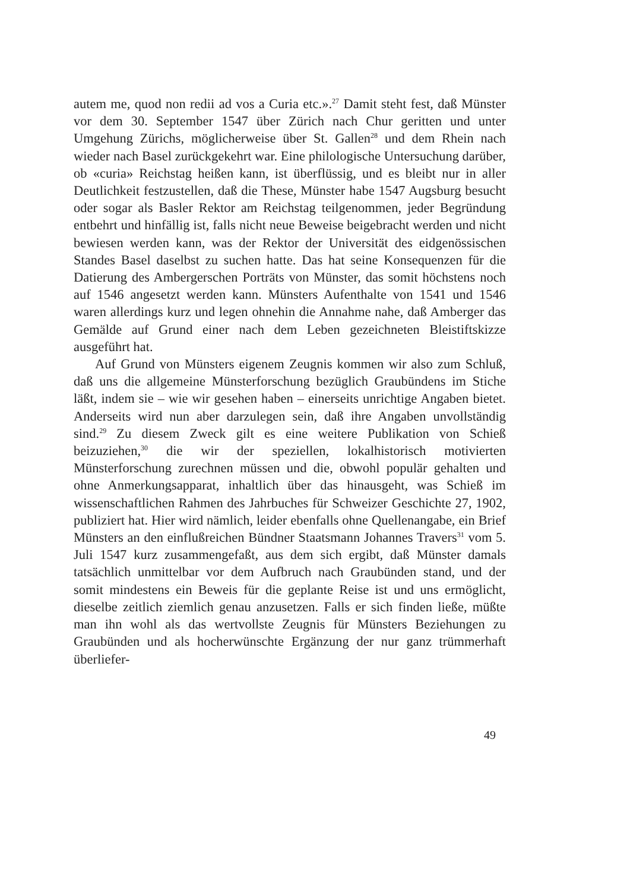autem me, quod non redii ad vos a Curia etc.».<sup>27</sup> Damit steht fest, daß Münster vor dem 30. September 1547 über Zürich nach Chur geritten und unter Umgehung Zürichs, möglicherweise über St. Gallen<sup>28</sup> und dem Rhein nach wieder nach Basel zurückgekehrt war. Eine philologische Untersuchung darüber, ob «curia» Reichstag heißen kann, ist überflüssig, und es bleibt nur in aller Deutlichkeit festzustellen, daß die These, Münster habe 1547 Augsburg besucht oder sogar als Basler Rektor am Reichstag teilgenommen, jeder Begründung entbehrt und hinfällig ist, falls nicht neue Beweise beigebracht werden und nicht bewiesen werden kann, was der Rektor der Universität des eidgenössischen Standes Basel daselbst zu suchen hatte. Das hat seine Konsequenzen für die Datierung des Ambergerschen Porträts von Münster, das somit höchstens noch auf 1546 angesetzt werden kann. Münsters Aufenthalte von 1541 und 1546 waren allerdings kurz und legen ohnehin die Annahme nahe, daß Amberger das Gemälde auf Grund einer nach dem Leben gezeichneten Bleistiftskizze ausgeführt hat.
Auf Grund von Münsters eigenem Zeugnis kommen wir also zum Schluß, daß uns die allgemeine Münsterforschung bezüglich Graubündens im Stiche läßt, indem sie – wie wir gesehen haben – einerseits unrichtige Angaben bietet. Anderseits wird nun aber darzulegen sein, daß ihre Angaben unvollständig sind.<sup>29</sup> Zu diesem Zweck gilt es eine weitere Publikation von Schieß beizuziehen,<sup>30</sup> die wir der speziellen, lokalhistorisch motivierten Münsterforschung zurechnen müssen und die, obwohl populär gehalten und ohne Anmerkungsapparat, inhaltlich über das hinausgeht, was Schieß im wissenschaftlichen Rahmen des Jahrbuches für Schweizer Geschichte 27, 1902, publiziert hat. Hier wird nämlich, leider ebenfalls ohne Quellenangabe, ein Brief Münsters an den einflußreichen Bündner Staatsmann Johannes Travers<sup>31</sup> vom 5. Juli 1547 kurz zusammengefaßt, aus dem sich ergibt, daß Münster damals tatsächlich unmittelbar vor dem Aufbruch nach Graubünden stand, und der somit mindestens ein Beweis für die geplante Reise ist und uns ermöglicht, dieselbe zeitlich ziemlich genau anzusetzen. Falls er sich finden ließe, müßte man ihn wohl als das wertvollste Zeugnis für Münsters Beziehungen zu Graubünden und als hocherwünschte Ergänzung der nur ganz trümmerhaft überliefer-
49